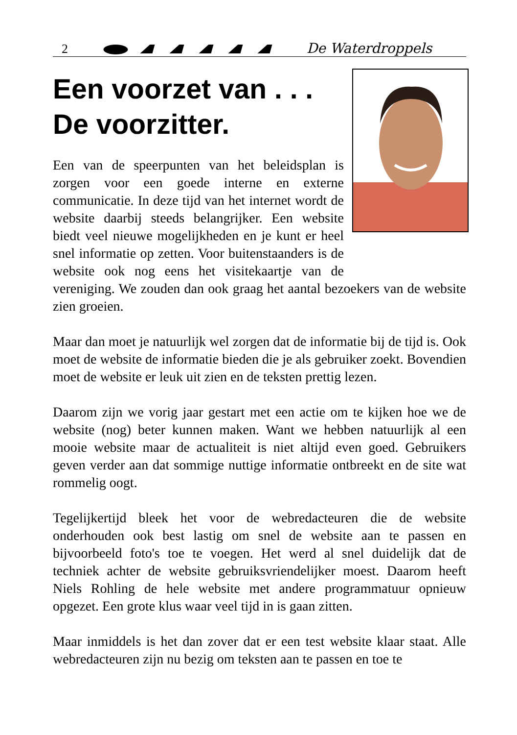2 De Waterdroppels
Een voorzet van . . . De voorzitter.
Een van de speerpunten van het beleidsplan is zorgen voor een goede interne en externe communicatie. In deze tijd van het internet wordt de website daarbij steeds belangrijker. Een website biedt veel nieuwe mogelijkheden en je kunt er heel snel informatie op zetten. Voor buitenstaanders is de website ook nog eens het visitekaartje van de vereniging. We zouden dan ook graag het aantal bezoekers van de website zien groeien.
Maar dan moet je natuurlijk wel zorgen dat de informatie bij de tijd is. Ook moet de website de informatie bieden die je als gebruiker zoekt. Bovendien moet de website er leuk uit zien en de teksten prettig lezen.
Daarom zijn we vorig jaar gestart met een actie om te kijken hoe we de website (nog) beter kunnen maken. Want we hebben natuurlijk al een mooie website maar de actualiteit is niet altijd even goed. Gebruikers geven verder aan dat sommige nuttige informatie ontbreekt en de site wat rommelig oogt.
Tegelijkertijd bleek het voor de webredacteuren die de website onderhouden ook best lastig om snel de website aan te passen en bijvoorbeeld foto's toe te voegen. Het werd al snel duidelijk dat de techniek achter de website gebruiksvriendelijker moest. Daarom heeft Niels Rohling de hele website met andere programmatuur opnieuw opgezet. Een grote klus waar veel tijd in is gaan zitten.
Maar inmiddels is het dan zover dat er een test website klaar staat. Alle webredacteuren zijn nu bezig om teksten aan te passen en toe te